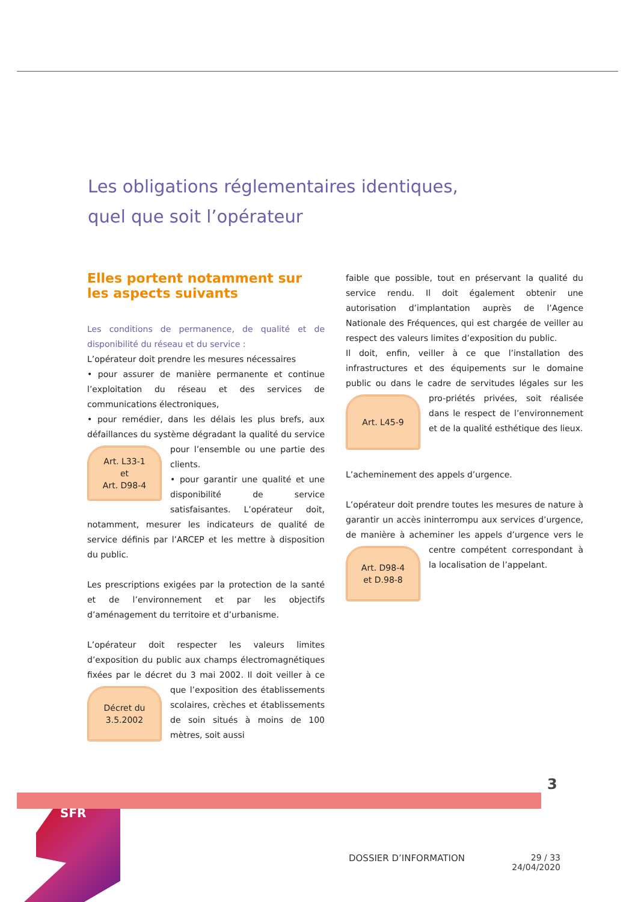Les obligations réglementaires identiques,
quel que soit l’opérateur
Elles portent notamment sur
les aspects suivants
Les conditions de permanence, de qualité et de disponibilité du réseau et du service :
L’opérateur doit prendre les mesures nécessaires
• pour assurer de manière permanente et continue l’exploitation du réseau et des services de communications électroniques,
• pour remédier, dans les délais les plus brefs, aux défaillances du système dégradant la qualité du
Art. L33-1
et
Art. D98-4
service pour l’ensemble ou une partie des clients.
• pour garantir une qualité et une disponibilité de service satisfaisantes. L’opérateur doit, notamment, mesurer les indicateurs de qualité de service définis par l’ARCEP et les mettre à disposition du public.
Les prescriptions exigées par la protection de la santé et de l’environnement et par les objectifs d’aménagement du territoire et d’urbanisme.
L’opérateur doit respecter les valeurs limites d’exposition du public aux champs électromagnétiques fixées par le décret du 3 mai 2002. Il doit veiller à
Décret du
3.5.2002
ce que l’exposition des établissements scolaires, crèches et établissements de soin situés à moins de 100 mètres, soit aussi
faible que possible, tout en préservant la qualité du service rendu. Il doit également obtenir une autorisation d’implantation auprès de l’Agence Nationale des Fréquences, qui est chargée de veiller au respect des valeurs limites d’exposition du public.
Il doit, enfin, veiller à ce que l’installation des infrastructures et des équipements sur le domaine public ou dans le cadre de servitudes légales sur les pro-
Art. L45-9
priétés privées, soit réalisée dans le respect de l’environnement et de la qualité esthétique des lieux.
L’acheminement des appels d’urgence.
L’opérateur doit prendre toutes les mesures de nature à garantir un accès ininterrompu aux services d’urgence, de manière à acheminer les appels d’urgence vers le centre compétent correspondant à
Art. D98-4
et D.98-8
la localisation de l’appelant.
3
SFR
DOSSIER D’INFORMATION
29 / 33
24/04/2020